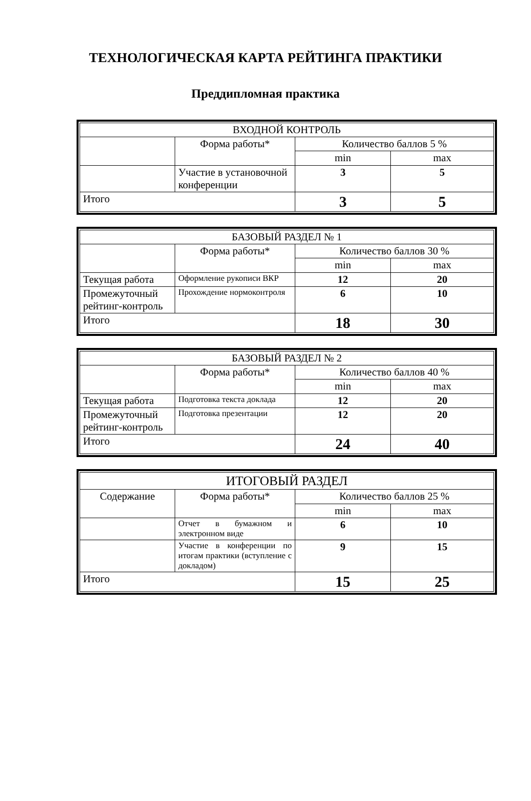ТЕХНОЛОГИЧЕСКАЯ КАРТА РЕЙТИНГА ПРАКТИКИ
Преддипломная практика
| ВХОДНОЙ КОНТРОЛЬ | | | |
| | Форма работы* | Количество баллов 5 % | |
| | | min | max |
| | Участие в установочной конференции | 3 | 5 |
| Итого | | 3 | 5 |
| БАЗОВЫЙ РАЗДЕЛ № 1 | | | |
| | Форма работы* | Количество баллов 30 % | |
| | | min | max |
| Текущая работа | Оформление рукописи ВКР | 12 | 20 |
| Промежуточный рейтинг-контроль | Прохождение нормоконтроля | 6 | 10 |
| Итого | | 18 | 30 |
| БАЗОВЫЙ РАЗДЕЛ № 2 | | | |
| | Форма работы* | Количество баллов 40 % | |
| | | min | max |
| Текущая работа | Подготовка текста доклада | 12 | 20 |
| Промежуточный рейтинг-контроль | Подготовка презентации | 12 | 20 |
| Итого | | 24 | 40 |
| ИТОГОВЫЙ РАЗДЕЛ | | | |
| Содержание | Форма работы* | Количество баллов 25 % | |
| | | min | max |
| | Отчет в бумажном и электронном виде | 6 | 10 |
| | Участие в конференции по итогам практики (вступление с докладом) | 9 | 15 |
| Итого | | 15 | 25 |